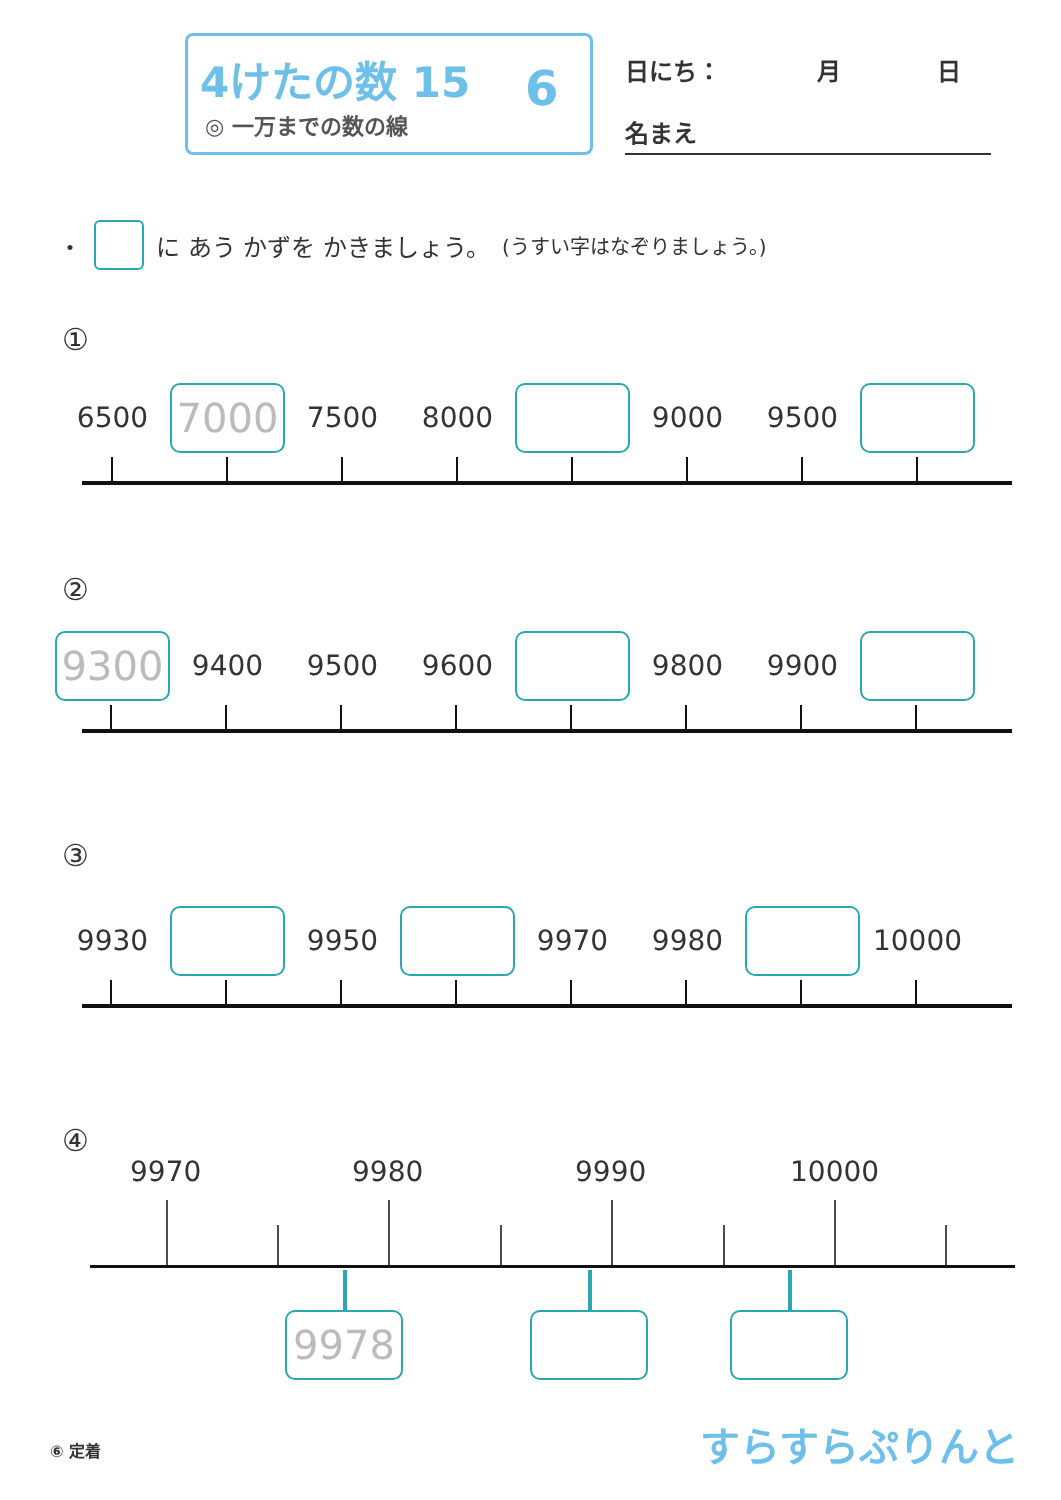4けたの数 15
◎ 一万までの数の線
6 日にち：　　　　月　　　　日
名まえ
・ に あう かずを かきましょう。 (うすい字はなぞりましょう。)
①
6500
7000
7500 8000 9000 9500
②
9300
9400 9500 9600 9800 9900
③
9930 9950 9970 9980 10000
④
9970 9980 9990 10000
9978
⑥ 定着 すらすらぷりんと